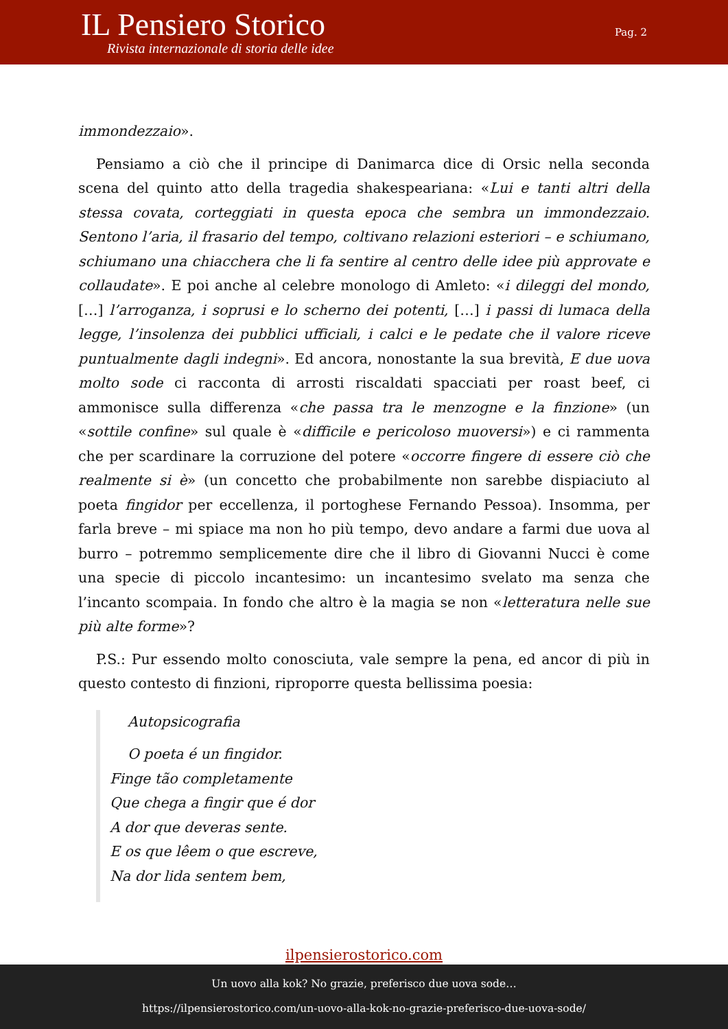IL Pensiero Storico
Rivista internazionale di storia delle idee
Pag. 2
immondezzaio».
Pensiamo a ciò che il principe di Danimarca dice di Orsic nella seconda scena del quinto atto della tragedia shakespeariana: «Lui e tanti altri della stessa covata, corteggiati in questa epoca che sembra un immondezzaio. Sentono l’aria, il frasario del tempo, coltivano relazioni esteriori – e schiumano, schiumano una chiacchera che li fa sentire al centro delle idee più approvate e collaudate». E poi anche al celebre monologo di Amleto: «i dileggi del mondo, […] l’arroganza, i soprusi e lo scherno dei potenti, […] i passi di lumaca della legge, l’insolenza dei pubblici ufficiali, i calci e le pedate che il valore riceve puntualmente dagli indegni». Ed ancora, nonostante la sua brevità, E due uova molto sode ci racconta di arrosti riscaldati spacciati per roast beef, ci ammonisce sulla differenza «che passa tra le menzogne e la finzione» (un «sottile confine» sul quale è «difficile e pericoloso muoversi») e ci rammenta che per scardinare la corruzione del potere «occorre fingere di essere ciò che realmente si è» (un concetto che probabilmente non sarebbe dispiaciuto al poeta fingidor per eccellenza, il portoghese Fernando Pessoa). Insomma, per farla breve – mi spiace ma non ho più tempo, devo andare a farmi due uova al burro – potremmo semplicemente dire che il libro di Giovanni Nucci è come una specie di piccolo incantesimo: un incantesimo svelato ma senza che l’incanto scompaia. In fondo che altro è la magia se non «letteratura nelle sue più alte forme»?
P.S.: Pur essendo molto conosciuta, vale sempre la pena, ed ancor di più in questo contesto di finzioni, riproporre questa bellissima poesia:
Autopsicografia
O poeta é un fingidor.
Finge tão completamente
Que chega a fingir que é dor
A dor que deveras sente.
E os que lêem o que escreve,
Na dor lida sentem bem,
ilpensierostorico.com
Un uovo alla kok? No grazie, preferisco due uova sode…
https://ilpensierostorico.com/un-uovo-alla-kok-no-grazie-preferisco-due-uova-sode/